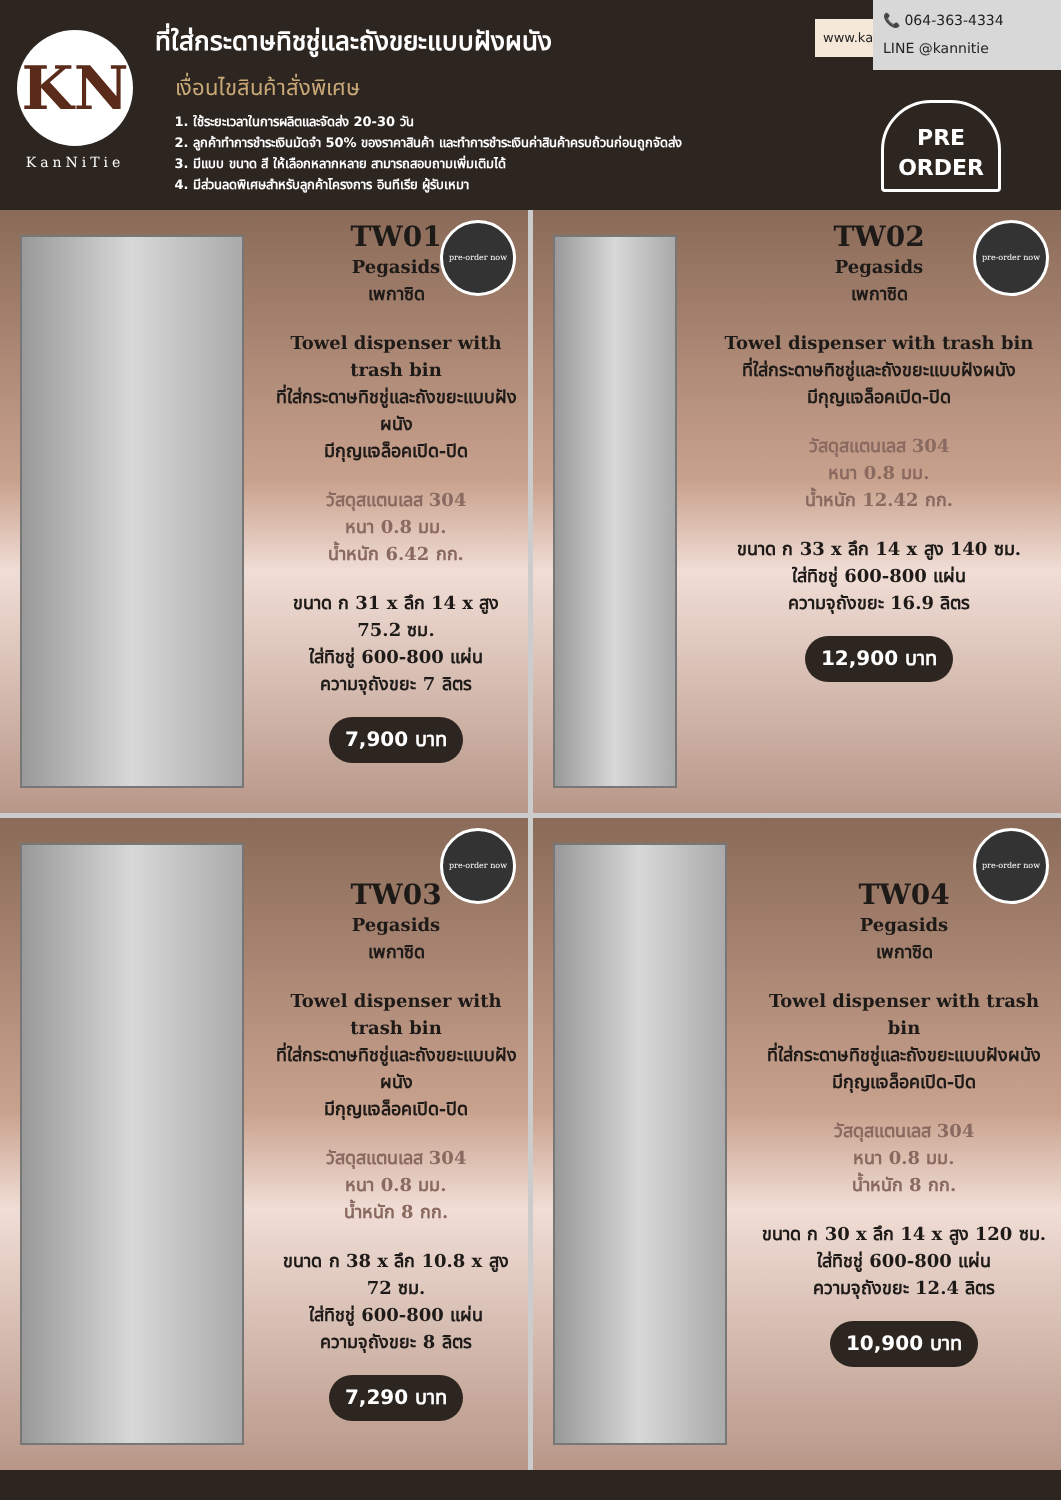KN
KanNiTie
ที่ใส่กระดาษทิชชู่และถังขยะแบบฝังผนัง
เงื่อนไขสินค้าสั่งพิเศษ
1. ใช้ระยะเวลาในการผลิตและจัดส่ง 20-30 วัน
2. ลูกค้าทำการชำระเงินมัดจำ 50% ของราคาสินค้า และทำการชำระเงินค่าสินค้าครบถ้วนก่อนถูกจัดส่ง
3. มีแบบ ขนาด สี ให้เลือกหลากหลาย สามารถสอบถามเพิ่มเติมได้
4. มีส่วนลดพิเศษสำหรับลูกค้าโครงการ อินทีเรีย ผู้รับเหมา
www.kannitie.com
📞 064-363-4334
LINE @kannitie
PRE
ORDER
pre-order now
TW01
Pegasids
เพกาซิด
Towel dispenser with trash bin
ที่ใส่กระดาษทิชชู่และถังขยะแบบฝังผนัง
มีกุญแจล็อคเปิด-ปิด
วัสดุสแตนเลส 304
หนา 0.8 มม.
น้ำหนัก 6.42 กก.
ขนาด ก 31 x ลึก 14 x สูง 75.2 ซม.
ใส่ทิชชู่ 600-800 แผ่น
ความจุถังขยะ 7 ลิตร
7,900 บาท
pre-order now
TW02
Pegasids
เพกาซิด
Towel dispenser with trash bin
ที่ใส่กระดาษทิชชู่และถังขยะแบบฝังผนัง
มีกุญแจล็อคเปิด-ปิด
วัสดุสแตนเลส 304
หนา 0.8 มม.
น้ำหนัก 12.42 กก.
ขนาด ก 33 x ลึก 14 x สูง 140 ซม.
ใส่ทิชชู่ 600-800 แผ่น
ความจุถังขยะ 16.9 ลิตร
12,900 บาท
pre-order now
TW03
Pegasids
เพกาซิด
Towel dispenser with trash bin
ที่ใส่กระดาษทิชชู่และถังขยะแบบฝังผนัง
มีกุญแจล็อคเปิด-ปิด
วัสดุสแตนเลส 304
หนา 0.8 มม.
น้ำหนัก 8 กก.
ขนาด ก 38 x ลึก 10.8 x สูง 72 ซม.
ใส่ทิชชู่ 600-800 แผ่น
ความจุถังขยะ 8 ลิตร
7,290 บาท
pre-order now
TW04
Pegasids
เพกาซิด
Towel dispenser with trash bin
ที่ใส่กระดาษทิชชู่และถังขยะแบบฝังผนัง
มีกุญแจล็อคเปิด-ปิด
วัสดุสแตนเลส 304
หนา 0.8 มม.
น้ำหนัก 8 กก.
ขนาด ก 30 x ลึก 14 x สูง 120 ซม.
ใส่ทิชชู่ 600-800 แผ่น
ความจุถังขยะ 12.4 ลิตร
10,900 บาท